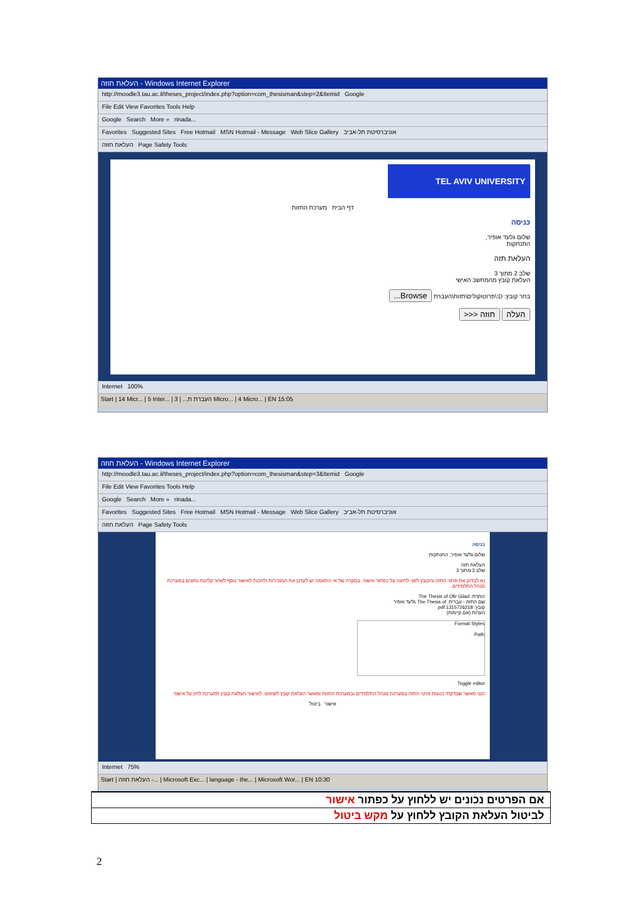העלאת חוזה - Windows Internet Explorer
http://moodle3.tau.ac.il/theses_project/index.php?option=com_thesisman&step=2&Itemid Google
File Edit View Favorites Tools Help
Google Search More » rinada...
Favorites Suggested Sites Free Hotmail MSN Hotmail - Message Web Slice Gallery אוניברסיטת תל-אביב
העלאת חוזה Page Safety Tools
TEL AVIV UNIVERSITY
דף הבית מערכת התזות
כניסה
שלום גלעד אופיר,
התנתקות
העלאת תזה
שלב 2 מתוך 3
העלאת קובץ מהמחשב האישי
בחר קובץ: D:\פרוטוקולים\תזות\העברת Browse...
העלה חוזה <<<
Internet 100%
Start | 14 Micr... | 5 Inter... | העברת ת... | 3 Micro... | 4 Micro... | EN 15:05
העלאת חוזה - Windows Internet Explorer
http://moodle3.tau.ac.il/theses_project/index.php?option=com_thesisman&step=3&Itemid Google
File Edit View Favorites Tools Help
Google Search More » rinada...
Favorites Suggested Sites Free Hotmail MSN Hotmail - Message Web Slice Gallery אוניברסיטת תל-אביב
העלאת חוזה Page Safety Tools
כניסה
שלום גלעד אופיר, התנתקות
העלאת תזה
שלב 3 מתוך 3
נא לבדוק את פרטי התזה והקובץ לפני לחיצה על כפתור אישור. במקרה של אי התאמה יש לעדכן את המזכירות ולחכות לאישור נוסף לאחר קליטת נתונים במערכת מנהל התלמידים
כותרת: The Thesis of Ofir Gilad
שם התזה - עברית: The Thesis of גלעד אופיר
קובץ: 1315726218.pdf
הערות (אם קיימות)
Format Styles
Path:
Toggle editor
הנני מאשר שבדקתי נכונות פרטי התזה במערכת מנהל התלמידים ובמערכת התזות ומאשר העלאת קובץ לשיפוט. לאישור העלאת קובץ למערכת לחץ על אישור
אישור ביטול
Internet 75%
Start | העלאת חוזה -... | Microsoft Exc... | language - the... | Microsoft Wor... | EN 10:30
אם הפרטים נכונים יש ללחוץ על כפתור אישור
לביטול העלאת הקובץ ללחוץ על מקש ביטול
2